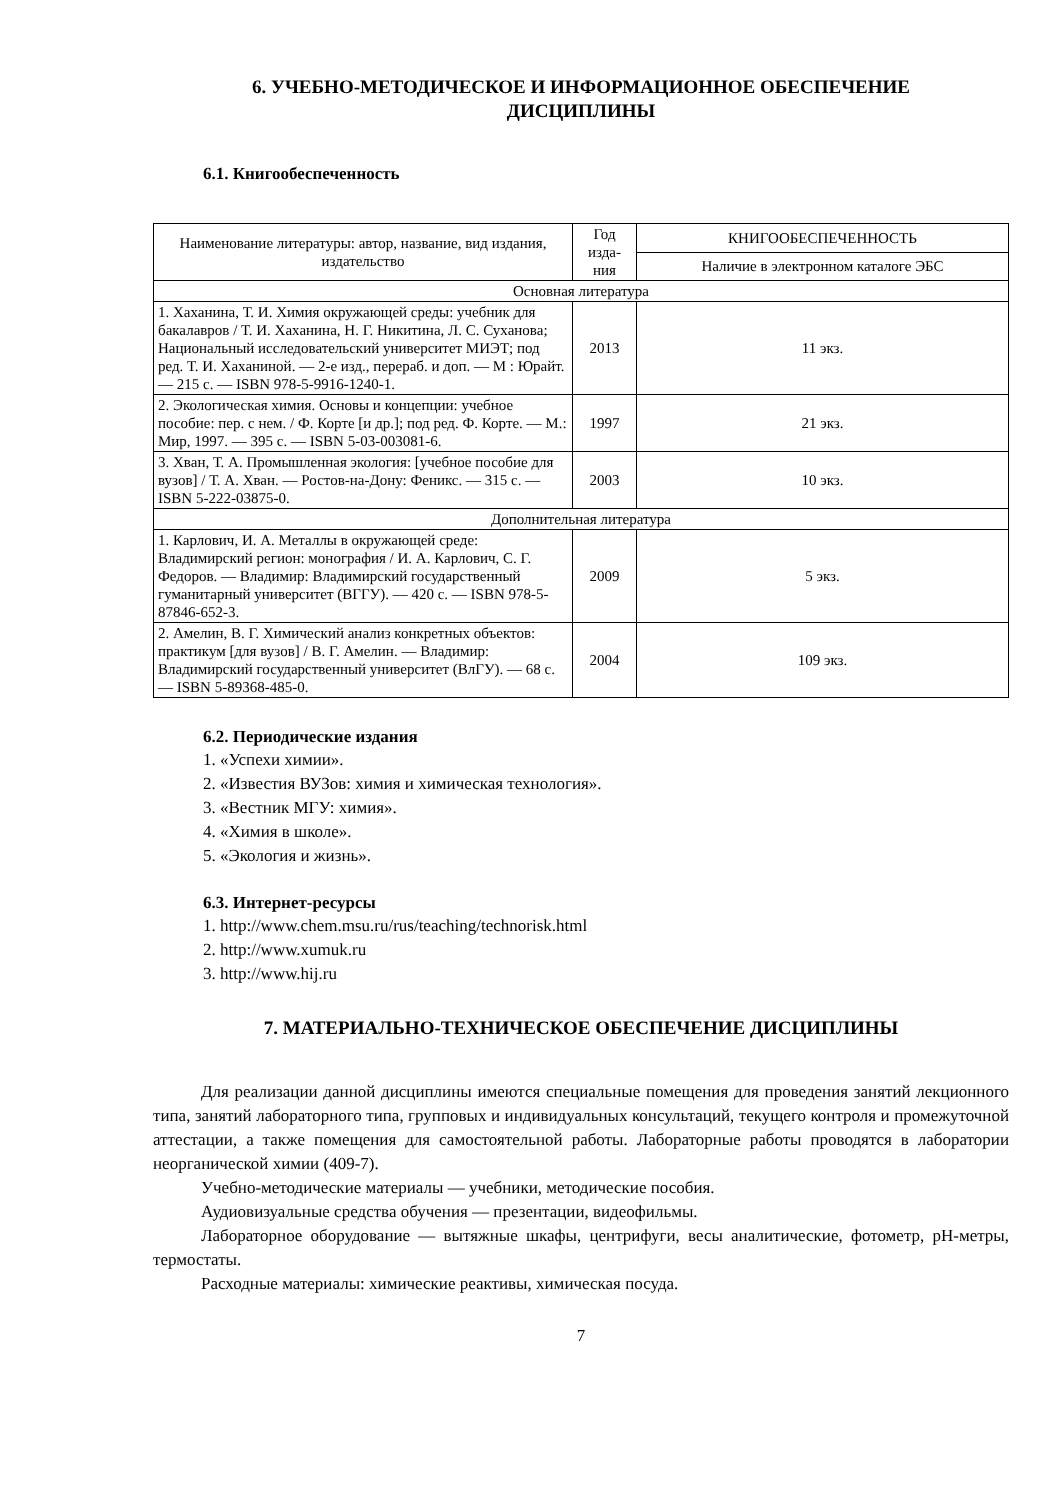6. УЧЕБНО-МЕТОДИЧЕСКОЕ И ИНФОРМАЦИОННОЕ ОБЕСПЕЧЕНИЕ
ДИСЦИПЛИНЫ
6.1. Книгообеспеченность
| Наименование литературы: автор, название, вид издания, издательство | Год изда-ния | КНИГООБЕСПЕЧЕННОСТЬ |
| --- | --- | --- |
| | | Наличие в электронном каталоге ЭБС |
| Основная литература | | |
| 1. Хаханина, Т. И. Химия окружающей среды: учебник для бакалавров / Т. И. Хаханина, Н. Г. Никитина, Л. С. Суханова; Национальный исследовательский университет МИЭТ; под ред. Т. И. Хаханиной. — 2-е изд., перераб. и доп. — М : Юрайт. — 215 с. — ISBN 978-5-9916-1240-1. | 2013 | 11 экз. |
| 2. Экологическая химия. Основы и концепции: учебное пособие: пер. с нем. / Ф. Корте [и др.]; под ред. Ф. Корте. — М.: Мир, 1997. — 395 с. — ISBN 5-03-003081-6. | 1997 | 21 экз. |
| 3. Хван, Т. А. Промышленная экология: [учебное пособие для вузов] / Т. А. Хван. — Ростов-на-Дону: Феникс. — 315 с. — ISBN 5-222-03875-0. | 2003 | 10 экз. |
| Дополнительная литература | | |
| 1. Карлович, И. А. Металлы в окружающей среде: Владимирский регион: монография / И. А. Карлович, С. Г. Федоров. — Владимир: Владимирский государственный гуманитарный университет (ВГГУ). — 420 с. — ISBN 978-5-87846-652-3. | 2009 | 5 экз. |
| 2. Амелин, В. Г. Химический анализ конкретных объектов: практикум [для вузов] / В. Г. Амелин. — Владимир: Владимирский государственный университет (ВлГУ). — 68 с. — ISBN 5-89368-485-0. | 2004 | 109 экз. |
6.2. Периодические издания
1. «Успехи химии».
2. «Известия ВУЗов: химия и химическая технология».
3. «Вестник МГУ: химия».
4. «Химия в школе».
5. «Экология и жизнь».
6.3. Интернет-ресурсы
1. http://www.chem.msu.ru/rus/teaching/technorisk.html
2. http://www.xumuk.ru
3. http://www.hij.ru
7. МАТЕРИАЛЬНО-ТЕХНИЧЕСКОЕ ОБЕСПЕЧЕНИЕ ДИСЦИПЛИНЫ
Для реализации данной дисциплины имеются специальные помещения для проведения занятий лекционного типа, занятий лабораторного типа, групповых и индивидуальных консультаций, текущего контроля и промежуточной аттестации, а также помещения для самостоятельной работы. Лабораторные работы проводятся в лаборатории неорганической химии (409-7).
Учебно-методические материалы — учебники, методические пособия.
Аудиовизуальные средства обучения — презентации, видеофильмы.
Лабораторное оборудование — вытяжные шкафы, центрифуги, весы аналитические, фотометр, pH-метры, термостаты.
Расходные материалы: химические реактивы, химическая посуда.
7